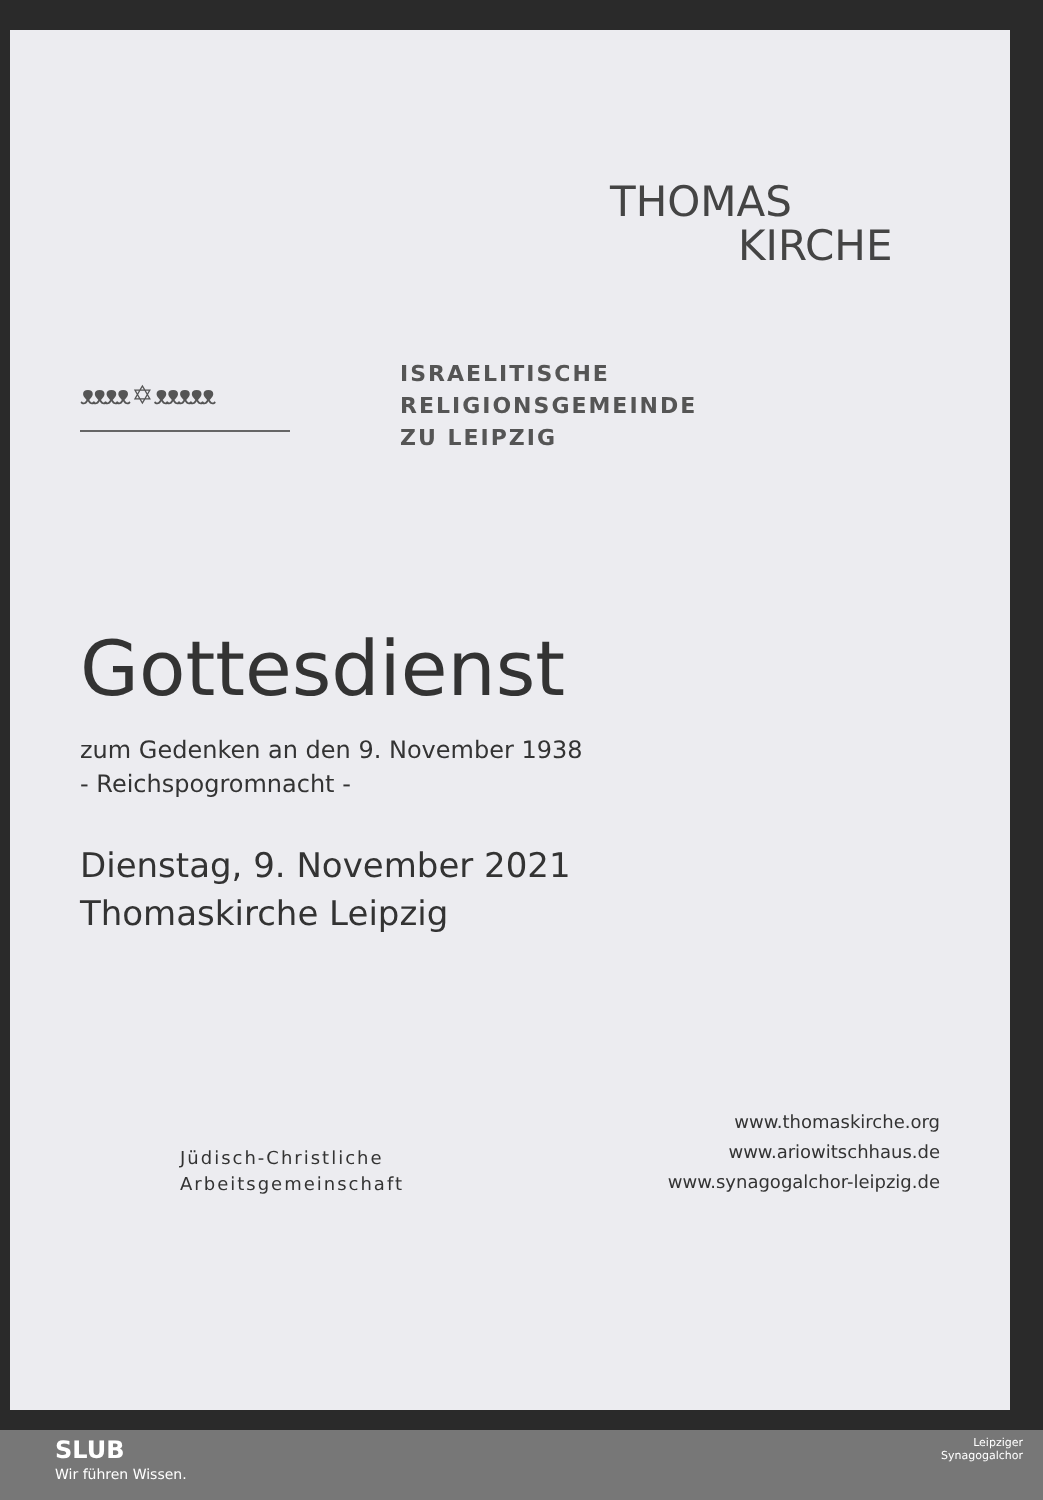THOMAS
KIRCHE
ᴥᴥᴥᴥ ✡ ᴥᴥᴥᴥᴥ
ISRAELITISCHE
RELIGIONSGEMEINDE
ZU LEIPZIG
Gottesdienst
zum Gedenken an den 9. November 1938
- Reichspogromnacht -
Dienstag, 9. November 2021
Thomaskirche Leipzig
Jüdisch-Christliche
Arbeitsgemeinschaft
www.thomaskirche.org
www.ariowitschhaus.de
www.synagogalchor-leipzig.de
SLUB
Wir führen Wissen.
Leipziger
Synagogalchor